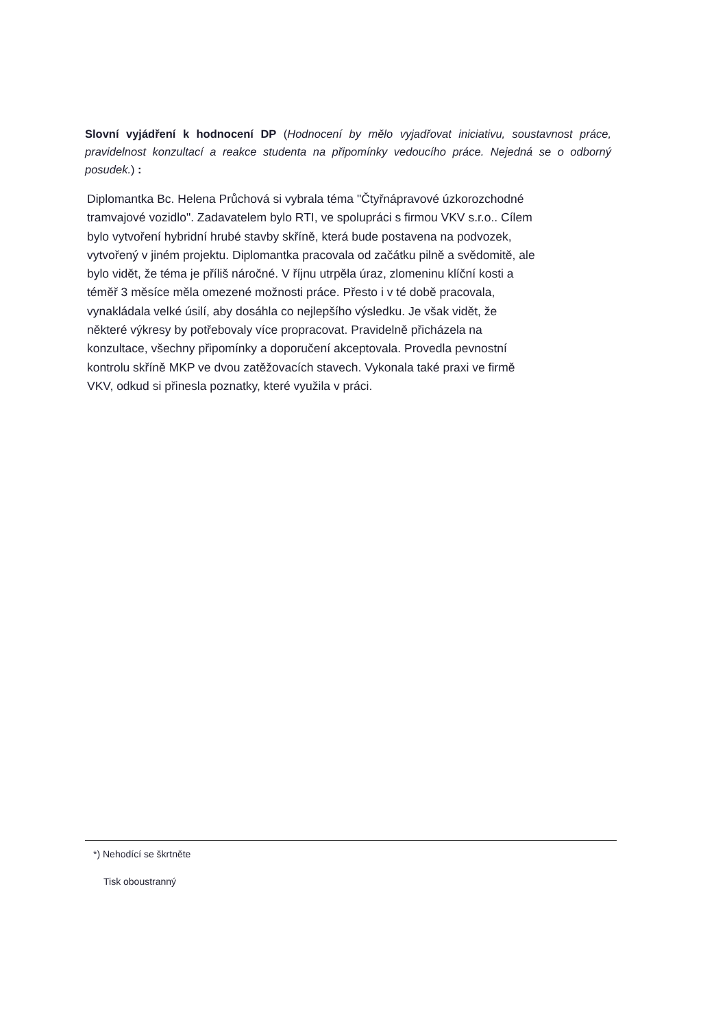Slovní vyjádření k hodnocení DP (Hodnocení by mělo vyjadřovat iniciativu, soustavnost práce, pravidelnost konzultací a reakce studenta na připomínky vedoucího práce. Nejedná se o odborný posudek.) :
Diplomantka Bc. Helena Průchová si vybrala téma "Čtyřnápravové úzkorozchodné
tramvajové vozidlo". Zadavatelem bylo RTI, ve spolupráci s firmou VKV s.r.o.. Cílem
bylo vytvoření hybridní hrubé stavby skříně, která bude postavena na podvozek,
vytvořený v jiném projektu. Diplomantka pracovala od začátku pilně a svědomitě, ale
bylo vidět, že téma je příliš náročné. V říjnu utrpěla úraz, zlomeninu klíční kosti a
téměř 3 měsíce měla omezené možnosti práce. Přesto i v té době pracovala,
vynakládala velké úsilí, aby dosáhla co nejlepšího výsledku. Je však vidět, že
některé výkresy by potřebovaly více propracovat. Pravidelně přicházela na
konzultace, všechny připomínky a doporučení akceptovala. Provedla pevnostní
kontrolu skříně MKP ve dvou zatěžovacích stavech. Vykonala také praxi ve firmě
VKV, odkud si přinesla poznatky, které využila v práci.
*) Nehodící se škrtněte
Tisk oboustranný